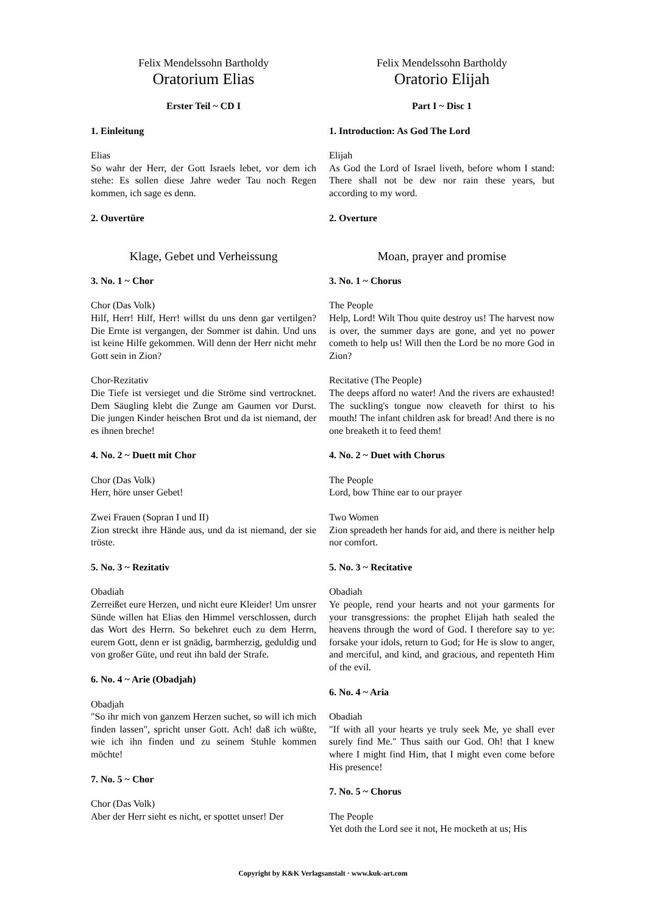Felix Mendelssohn Bartholdy
Oratorium Elias
Erster Teil ~ CD I
1. Einleitung
Elias
So wahr der Herr, der Gott Israels lebet, vor dem ich stehe: Es sollen diese Jahre weder Tau noch Regen kommen, ich sage es denn.
2. Ouvertüre
Klage, Gebet und Verheissung
3. No. 1 ~ Chor
Chor (Das Volk)
Hilf, Herr! Hilf, Herr! willst du uns denn gar vertilgen? Die Ernte ist vergangen, der Sommer ist dahin. Und uns ist keine Hilfe gekommen. Will denn der Herr nicht mehr Gott sein in Zion?
Chor-Rezitativ
Die Tiefe ist versieget und die Ströme sind vertrocknet. Dem Säugling klebt die Zunge am Gaumen vor Durst. Die jungen Kinder heischen Brot und da ist niemand, der es ihnen breche!
4. No. 2 ~ Duett mit Chor
Chor (Das Volk)
Herr, höre unser Gebet!
Zwei Frauen (Sopran I und II)
Zion streckt ihre Hände aus, und da ist niemand, der sie tröste.
5. No. 3 ~ Rezitativ
Obadiah
Zerreißet eure Herzen, und nicht eure Kleider! Um unsrer Sünde willen hat Elias den Himmel verschlossen, durch das Wort des Herrn. So bekehret euch zu dem Herrn, eurem Gott, denn er ist gnädig, barmherzig, geduldig und von großer Güte, und reut ihn bald der Strafe.
6. No. 4 ~ Arie (Obadjah)
Obadjah
"So ihr mich von ganzem Herzen suchet, so will ich mich finden lassen", spricht unser Gott. Ach! daß ich wüßte, wie ich ihn finden und zu seinem Stuhle kommen möchte!
7. No. 5 ~ Chor
Chor (Das Volk)
Aber der Herr sieht es nicht, er spottet unser! Der
Felix Mendelssohn Bartholdy
Oratorio Elijah
Part I ~ Disc 1
1. Introduction: As God The Lord
Elijah
As God the Lord of Israel liveth, before whom I stand: There shall not be dew nor rain these years, but according to my word.
2. Overture
Moan, prayer and promise
3. No. 1 ~ Chorus
The People
Help, Lord! Wilt Thou quite destroy us! The harvest now is over, the summer days are gone, and yet no power cometh to help us! Will then the Lord be no more God in Zion?
Recitative (The People)
The deeps afford no water! And the rivers are exhausted! The suckling's tongue now cleaveth for thirst to his mouth! The infant children ask for bread! And there is no one breaketh it to feed them!
4. No. 2 ~ Duet with Chorus
The People
Lord, bow Thine ear to our prayer
Two Women
Zion spreadeth her hands for aid, and there is neither help nor comfort.
5. No. 3 ~ Recitative
Obadiah
Ye people, rend your hearts and not your garments for your transgressions: the prophet Elijah hath sealed the heavens through the word of God. I therefore say to ye: forsake your idols, return to God; for He is slow to anger, and merciful, and kind, and gracious, and repenteth Him of the evil.
6. No. 4 ~ Aria
Obadiah
"If with all your hearts ye truly seek Me, ye shall ever surely find Me." Thus saith our God. Oh! that I knew where I might find Him, that I might even come before His presence!
7. No. 5 ~ Chorus
The People
Yet doth the Lord see it not, He mocketh at us; His
Copyright by K&K Verlagsanstalt · www.kuk-art.com